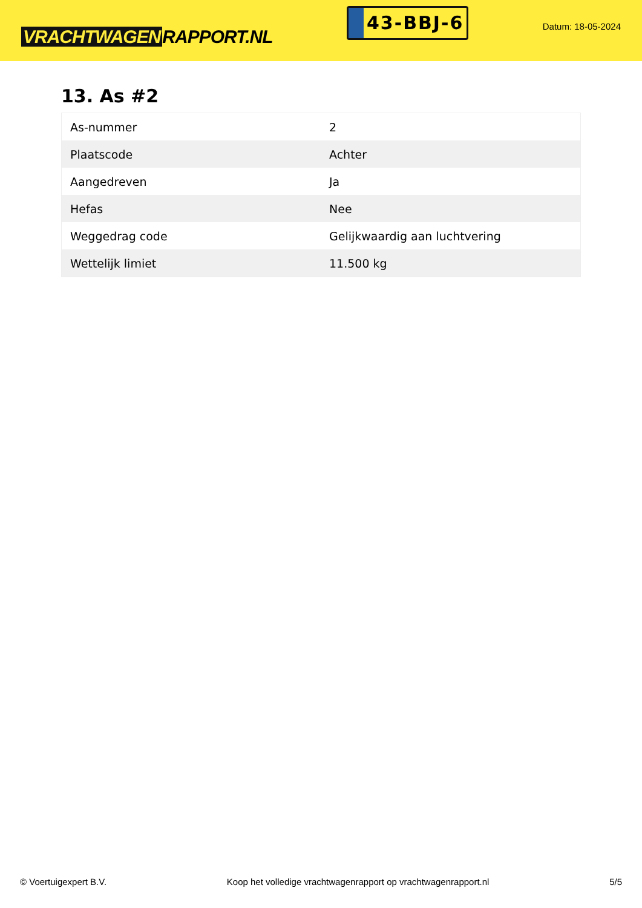VRACHTWAGEN RAPPORT.NL
43-BBJ-6
Datum: 18-05-2024
13. As #2
| As-nummer | 2 |
| Plaatscode | Achter |
| Aangedreven | Ja |
| Hefas | Nee |
| Weggedrag code | Gelijkwaardig aan luchtvering |
| Wettelijk limiet | 11.500 kg |
© Voertuigexpert B.V. Koop het volledige vrachtwagenrapport op vrachtwagenrapport.nl 5/5